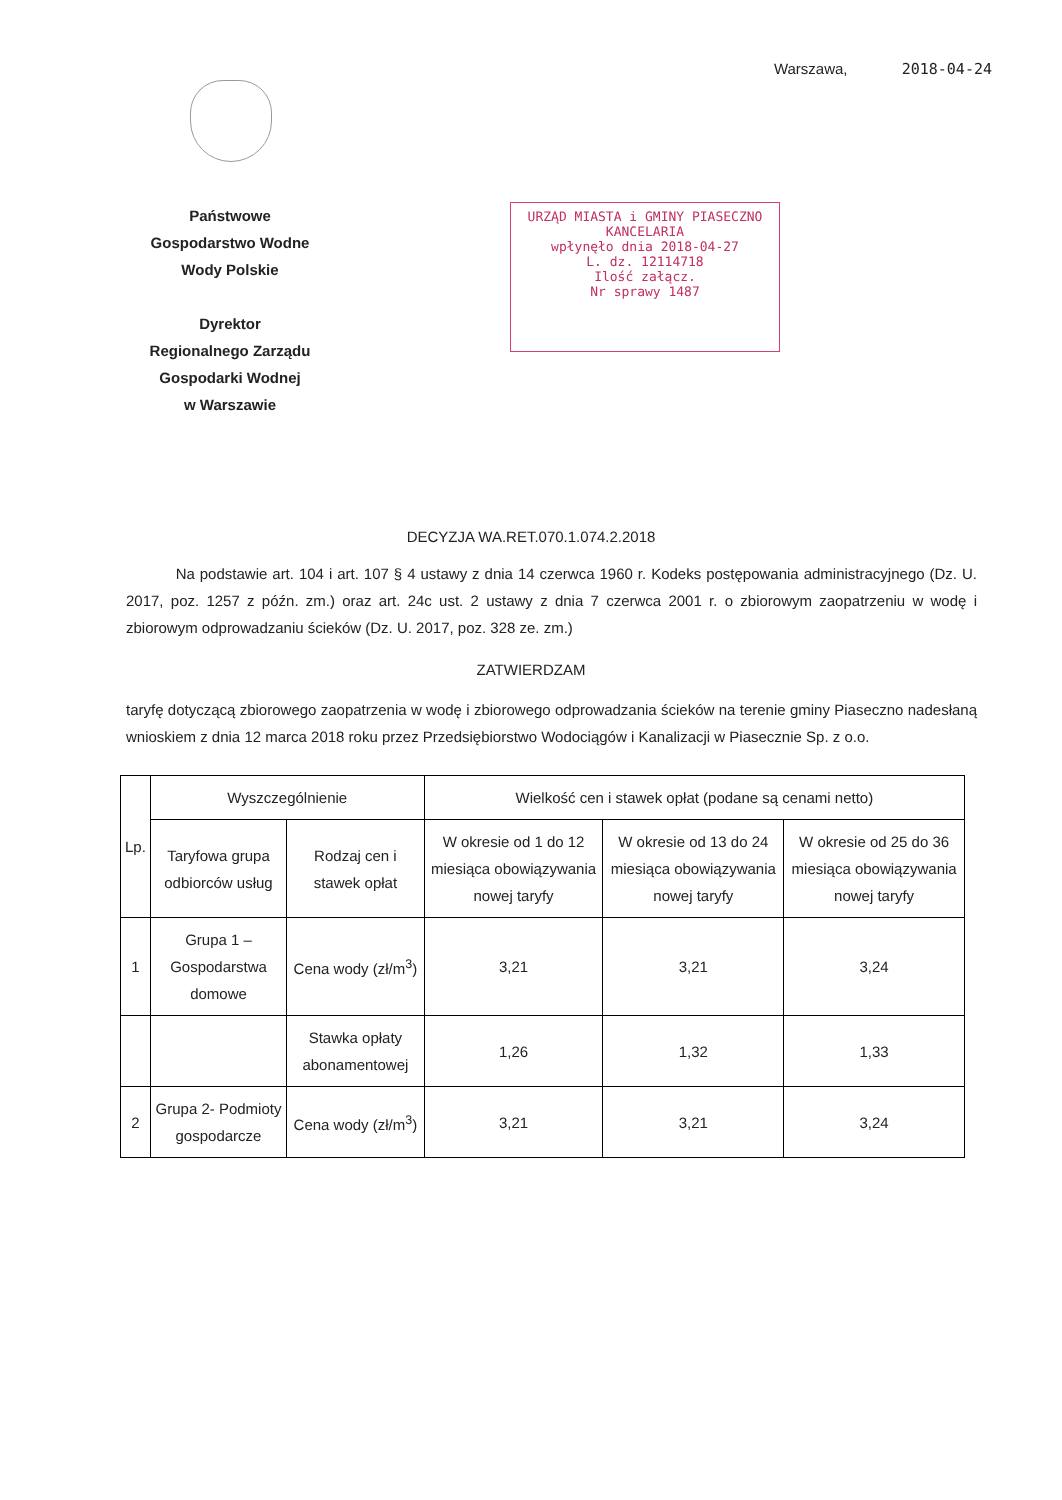Warszawa, 2018-04-24
Państwowe
Gospodarstwo Wodne
Wody Polskie
Dyrektor
Regionalnego Zarządu
Gospodarki Wodnej
w Warszawie
URZĄD MIASTA i GMINY PIASECZNO
KANCELARIA
wpłynęło dnia 2018-04-27
L. dz. 12114718
Ilość załącz.
Nr sprawy 1487
DECYZJA WA.RET.070.1.074.2.2018
Na podstawie art. 104 i art. 107 § 4 ustawy z dnia 14 czerwca 1960 r. Kodeks postępowania administracyjnego (Dz. U. 2017, poz. 1257 z późn. zm.) oraz art. 24c ust. 2 ustawy z dnia 7 czerwca 2001 r. o zbiorowym zaopatrzeniu w wodę i zbiorowym odprowadzaniu ścieków (Dz. U. 2017, poz. 328 ze. zm.)
ZATWIERDZAM
taryfę dotyczącą zbiorowego zaopatrzenia w wodę i zbiorowego odprowadzania ścieków na terenie gminy Piaseczno nadesłaną wnioskiem z dnia 12 marca 2018 roku przez Przedsiębiorstwo Wodociągów i Kanalizacji w Piasecznie Sp. z o.o.
| Lp. | Wyszczególnienie | | Wielkość cen i stawek opłat (podane są cenami netto) | | |
| --- | --- | --- | --- | --- | --- |
| | Taryfowa grupa odbiorców usług | Rodzaj cen i stawek opłat | W okresie od 1 do 12 miesiąca obowiązywania nowej taryfy | W okresie od 13 do 24 miesiąca obowiązywania nowej taryfy | W okresie od 25 do 36 miesiąca obowiązywania nowej taryfy |
| 1 | Grupa 1 – Gospodarstwa domowe | Cena wody (zł/m<sup>3</sup>) | 3,21 | 3,21 | 3,24 |
| | | Stawka opłaty abonamentowej | 1,26 | 1,32 | 1,33 |
| 2 | Grupa 2- Podmioty gospodarcze | Cena wody (zł/m<sup>3</sup>) | 3,21 | 3,21 | 3,24 |